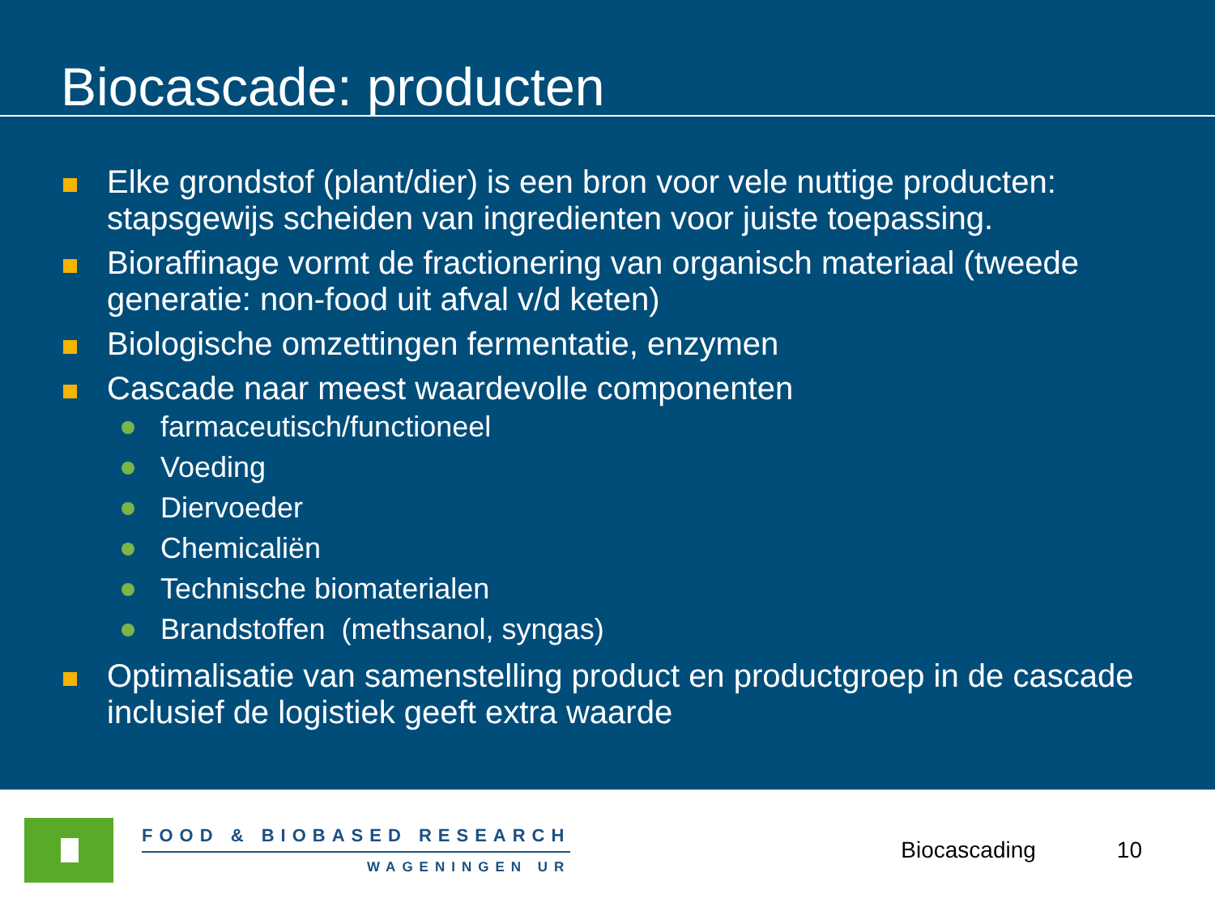Biocascade: producten
Elke grondstof (plant/dier) is een bron voor vele nuttige producten: stapsgewijs scheiden van ingredienten voor juiste toepassing.
Bioraffinage vormt de fractionering van organisch materiaal (tweede generatie: non-food uit afval v/d keten)
Biologische omzettingen fermentatie, enzymen
Cascade naar meest waardevolle componenten
farmaceutisch/functioneel
Voeding
Diervoeder
Chemicaliën
Technische biomaterialen
Brandstoffen (methsanol, syngas)
Optimalisatie van samenstelling product en productgroep in de cascade inclusief de logistiek geeft extra waarde
FOOD & BIOBASED RESEARCH
WAGENINGEN UR
Biocascading 10